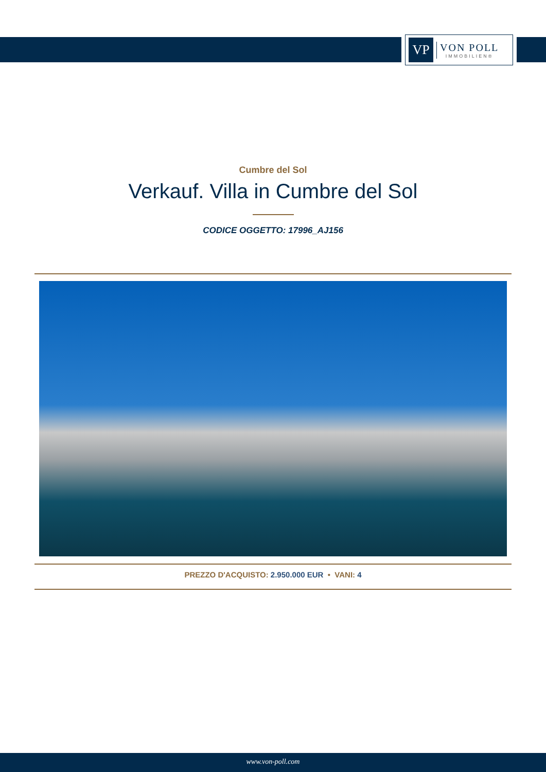VP
VON POLL
IMMOBILIEN®
Cumbre del Sol
Verkauf. Villa in Cumbre del Sol
CODICE OGGETTO: 17996_AJ156
PREZZO D'ACQUISTO: 2.950.000 EUR • VANI: 4
www.von-poll.com